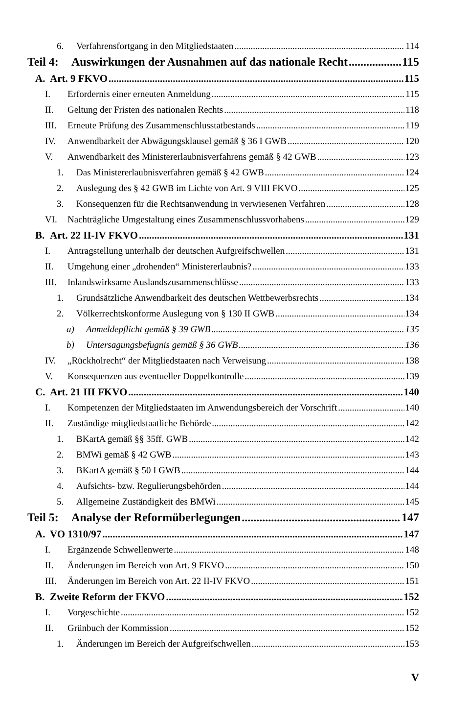6. Verfahrensfortgang in den Mitgliedstaaten 114
Teil 4: Auswirkungen der Ausnahmen auf das nationale Recht 115
A. Art. 9 FKVO 115
I. Erfordernis einer erneuten Anmeldung 115
II. Geltung der Fristen des nationalen Rechts 118
III. Erneute Prüfung des Zusammenschlusstatbestands 119
IV. Anwendbarkeit der Abwägungsklausel gemäß § 36 I GWB 120
V. Anwendbarkeit des Ministererlaubnisverfahrens gemäß § 42 GWB 123
1. Das Ministererlaubnisverfahren gemäß § 42 GWB 124
2. Auslegung des § 42 GWB im Lichte von Art. 9 VIII FKVO 125
3. Konsequenzen für die Rechtsanwendung in verwiesenen Verfahren 128
VI. Nachträgliche Umgestaltung eines Zusammenschlussvorhabens 129
B. Art. 22 II-IV FKVO 131
I. Antragstellung unterhalb der deutschen Aufgreifschwellen 131
II. Umgehung einer „drohenden“ Ministererlaubnis? 133
III. Inlandswirksame Auslandszusammenschlüsse 133
1. Grundsätzliche Anwendbarkeit des deutschen Wettbewerbsrechts 134
2. Völkerrechtskonforme Auslegung von § 130 II GWB 134
a) Anmeldepflicht gemäß § 39 GWB 135
b) Untersagungsbefugnis gemäß § 36 GWB 136
IV. „Rückholrecht“ der Mitgliedstaaten nach Verweisung 138
V. Konsequenzen aus eventueller Doppelkontrolle 139
C. Art. 21 III FKVO 140
I. Kompetenzen der Mitgliedstaaten im Anwendungsbereich der Vorschrift 140
II. Zuständige mitgliedstaatliche Behörde 142
1. BKartA gemäß §§ 35ff. GWB 142
2. BMWi gemäß § 42 GWB 143
3. BKartA gemäß § 50 I GWB 144
4. Aufsichts- bzw. Regulierungsbehörden 144
5. Allgemeine Zuständigkeit des BMWi 145
Teil 5: Analyse der Reformüberlegungen 147
A. VO 1310/97 147
I. Ergänzende Schwellenwerte 148
II. Änderungen im Bereich von Art. 9 FKVO 150
III. Änderungen im Bereich von Art. 22 II-IV FKVO 151
B. Zweite Reform der FKVO 152
I. Vorgeschichte 152
II. Grünbuch der Kommission 152
1. Änderungen im Bereich der Aufgreifschwellen 153
V